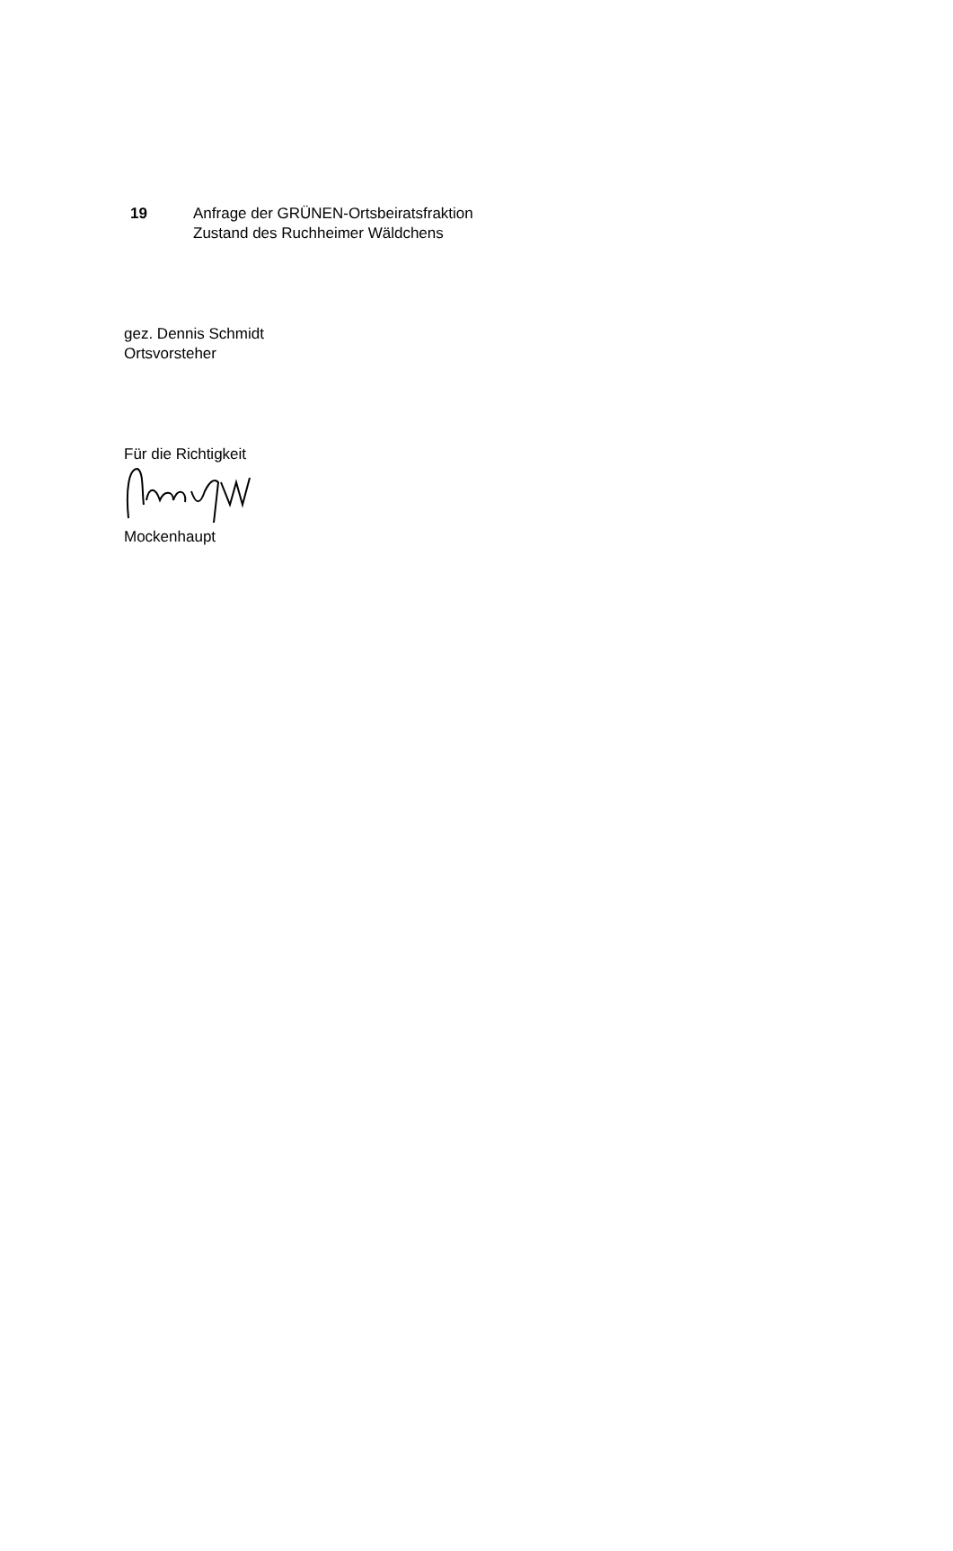19 Anfrage der GRÜNEN-Ortsbeiratsfraktion
Zustand des Ruchheimer Wäldchens
gez. Dennis Schmidt
Ortsvorsteher
Für die Richtigkeit
Mockenhaupt